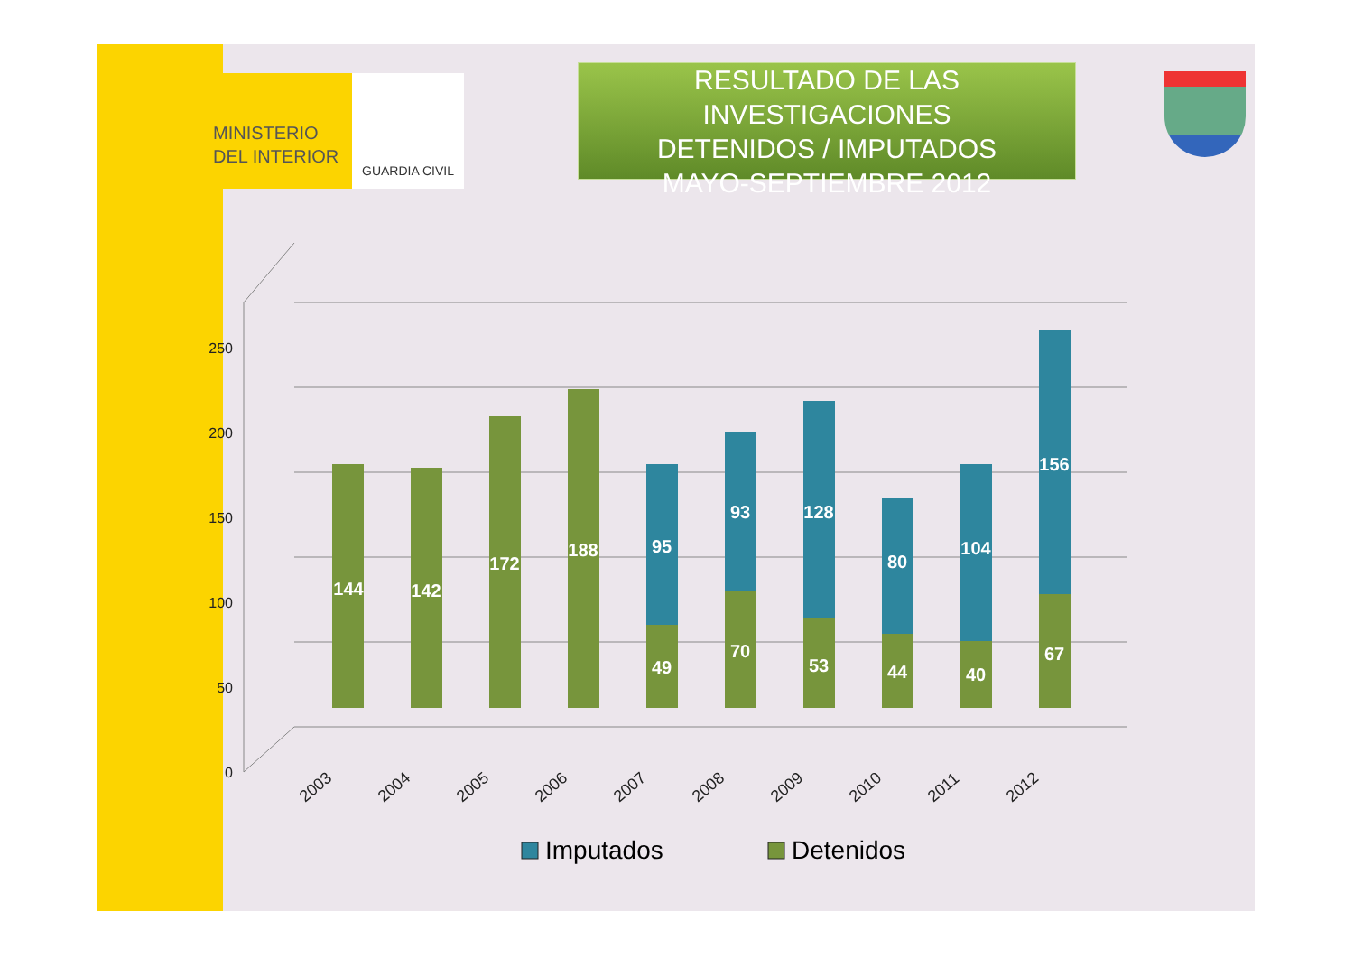MINISTERIO
DEL INTERIOR
GUARDIA CIVIL
RESULTADO DE LAS INVESTIGACIONES
DETENIDOS / IMPUTADOS
MAYO-SEPTIEMBRE 2012
0
50
100
150
200
250
144
142
172
188
95
49
93
70
128
53
80
44
104
40
156
67
2003
2004
2005
2006
2007
2008
2009
2010
2011
2012
Imputados
Detenidos